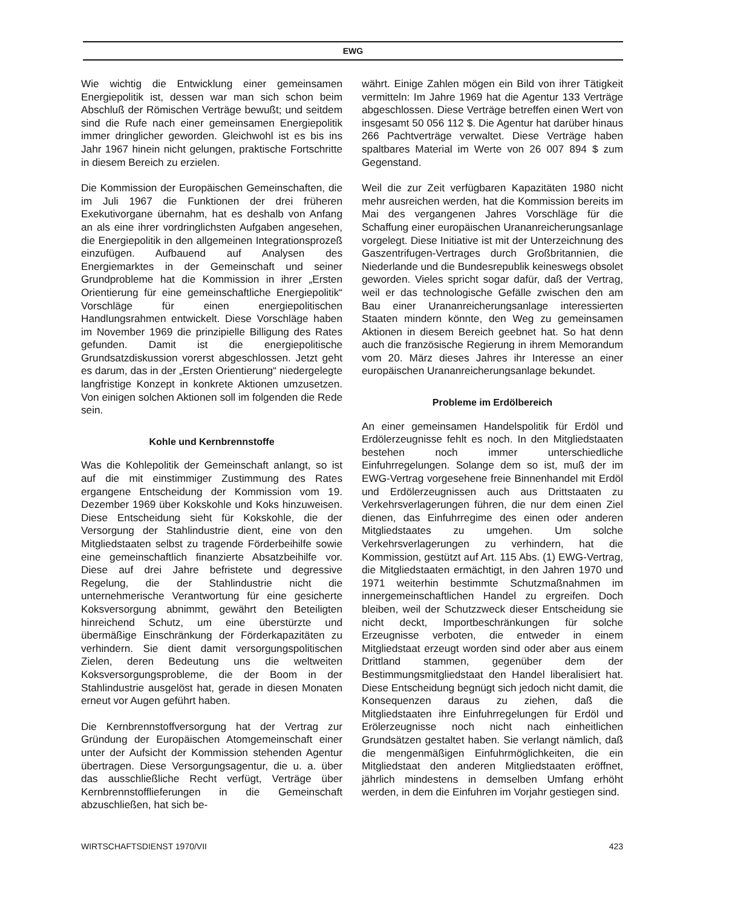EWG
Wie wichtig die Entwicklung einer gemeinsamen Energiepolitik ist, dessen war man sich schon beim Abschluß der Römischen Verträge bewußt; und seitdem sind die Rufe nach einer gemeinsamen Energiepolitik immer dringlicher geworden. Gleichwohl ist es bis ins Jahr 1967 hinein nicht gelungen, praktische Fortschritte in diesem Bereich zu erzielen.
Die Kommission der Europäischen Gemeinschaften, die im Juli 1967 die Funktionen der drei früheren Exekutivorgane übernahm, hat es deshalb von Anfang an als eine ihrer vordringlichsten Aufgaben angesehen, die Energiepolitik in den allgemeinen Integrationsprozeß einzufügen. Aufbauend auf Analysen des Energiemarktes in der Gemeinschaft und seiner Grundprobleme hat die Kommission in ihrer „Ersten Orientierung für eine gemeinschaftliche Energiepolitik“ Vorschläge für einen energiepolitischen Handlungsrahmen entwickelt. Diese Vorschläge haben im November 1969 die prinzipielle Billigung des Rates gefunden. Damit ist die energiepolitische Grundsatzdiskussion vorerst abgeschlossen. Jetzt geht es darum, das in der „Ersten Orientierung“ niedergelegte langfristige Konzept in konkrete Aktionen umzusetzen. Von einigen solchen Aktionen soll im folgenden die Rede sein.
Kohle und Kernbrennstoffe
Was die Kohlepolitik der Gemeinschaft anlangt, so ist auf die mit einstimmiger Zustimmung des Rates ergangene Entscheidung der Kommission vom 19. Dezember 1969 über Kokskohle und Koks hinzuweisen. Diese Entscheidung sieht für Kokskohle, die der Versorgung der Stahlindustrie dient, eine von den Mitgliedstaaten selbst zu tragende Förderbeihilfe sowie eine gemeinschaftlich finanzierte Absatzbeihilfe vor. Diese auf drei Jahre befristete und degressive Regelung, die der Stahlindustrie nicht die unternehmerische Verantwortung für eine gesicherte Koksversorgung abnimmt, gewährt den Beteiligten hinreichend Schutz, um eine überstürzte und übermäßige Einschränkung der Förderkapazitäten zu verhindern. Sie dient damit versorgungspolitischen Zielen, deren Bedeutung uns die weltweiten Koksversorgungsprobleme, die der Boom in der Stahlindustrie ausgelöst hat, gerade in diesen Monaten erneut vor Augen geführt haben.
Die Kernbrennstoffversorgung hat der Vertrag zur Gründung der Europäischen Atomgemeinschaft einer unter der Aufsicht der Kommission stehenden Agentur übertragen. Diese Versorgungsagentur, die u. a. über das ausschließliche Recht verfügt, Verträge über Kernbrennstofflieferungen in die Gemeinschaft abzuschließen, hat sich be-
währt. Einige Zahlen mögen ein Bild von ihrer Tätigkeit vermitteln: Im Jahre 1969 hat die Agentur 133 Verträge abgeschlossen. Diese Verträge betreffen einen Wert von insgesamt 50 056 112 $. Die Agentur hat darüber hinaus 266 Pachtverträge verwaltet. Diese Verträge haben spaltbares Material im Werte von 26 007 894 $ zum Gegenstand.
Weil die zur Zeit verfügbaren Kapazitäten 1980 nicht mehr ausreichen werden, hat die Kommission bereits im Mai des vergangenen Jahres Vorschläge für die Schaffung einer europäischen Urananreicherungsanlage vorgelegt. Diese Initiative ist mit der Unterzeichnung des Gaszentrifugen-Vertrages durch Großbritannien, die Niederlande und die Bundesrepublik keineswegs obsolet geworden. Vieles spricht sogar dafür, daß der Vertrag, weil er das technologische Gefälle zwischen den am Bau einer Urananreicherungsanlage interessierten Staaten mindern könnte, den Weg zu gemeinsamen Aktionen in diesem Bereich geebnet hat. So hat denn auch die französische Regierung in ihrem Memorandum vom 20. März dieses Jahres ihr Interesse an einer europäischen Urananreicherungsanlage bekundet.
Probleme im Erdölbereich
An einer gemeinsamen Handelspolitik für Erdöl und Erdölerzeugnisse fehlt es noch. In den Mitgliedstaaten bestehen noch immer unterschiedliche Einfuhrregelungen. Solange dem so ist, muß der im EWG-Vertrag vorgesehene freie Binnenhandel mit Erdöl und Erdölerzeugnissen auch aus Drittstaaten zu Verkehrsverlagerungen führen, die nur dem einen Ziel dienen, das Einfuhrregime des einen oder anderen Mitgliedstaates zu umgehen. Um solche Verkehrsverlagerungen zu verhindern, hat die Kommission, gestützt auf Art. 115 Abs. (1) EWG-Vertrag, die Mitgliedstaaten ermächtigt, in den Jahren 1970 und 1971 weiterhin bestimmte Schutzmaßnahmen im innergemeinschaftlichen Handel zu ergreifen. Doch bleiben, weil der Schutzzweck dieser Entscheidung sie nicht deckt, Importbeschränkungen für solche Erzeugnisse verboten, die entweder in einem Mitgliedstaat erzeugt worden sind oder aber aus einem Drittland stammen, gegenüber dem der Bestimmungsmitgliedstaat den Handel liberalisiert hat. Diese Entscheidung begnügt sich jedoch nicht damit, die Konsequenzen daraus zu ziehen, daß die Mitgliedstaaten ihre Einfuhrregelungen für Erdöl und Erölerzeugnisse noch nicht nach einheitlichen Grundsätzen gestaltet haben. Sie verlangt nämlich, daß die mengenmäßigen Einfuhrmöglichkeiten, die ein Mitgliedstaat den anderen Mitgliedstaaten eröffnet, jährlich mindestens in demselben Umfang erhöht werden, in dem die Einfuhren im Vorjahr gestiegen sind.
WIRTSCHAFTSDIENST 1970/VII 423